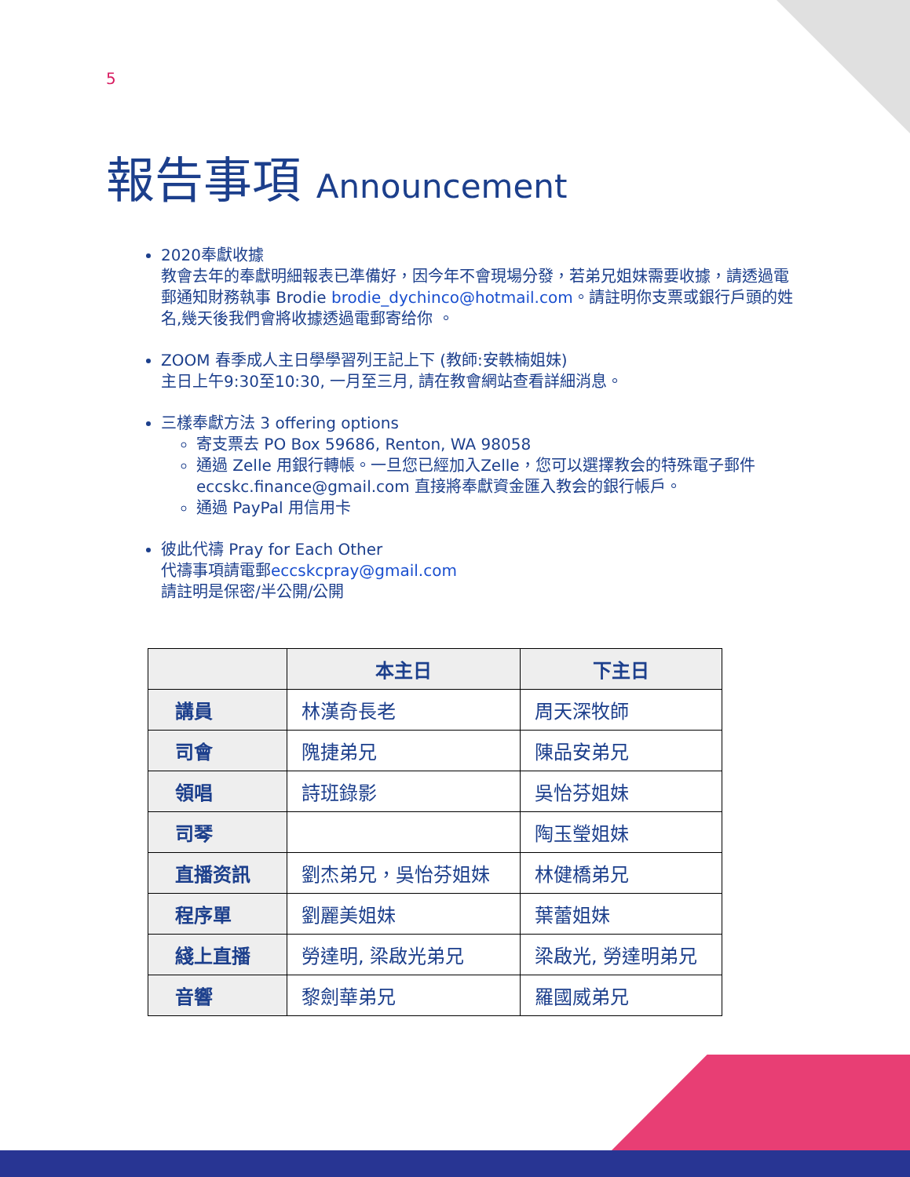5
報告事項 Announcement
2020奉獻收據
教會去年的奉獻明細報表已準備好，因今年不會現場分發，若弟兄姐妹需要收據，請透過電郵通知財務執事 Brodie brodie_dychinco@hotmail.com。請註明你支票或銀行戶頭的姓名,幾天後我們會將收據透過電郵寄给你 。
ZOOM 春季成人主日學學習列王記上下 (教師:安軼楠姐妹)
主日上午9:30至10:30, 一月至三月, 請在教會網站查看詳細消息。
三樣奉獻方法 3 offering options
寄支票去 PO Box 59686, Renton, WA 98058
通過 Zelle 用銀行轉帳。一旦您已經加入Zelle，您可以選擇教会的特殊電子郵件eccskc.finance@gmail.com 直接將奉獻資金匯入教会的銀行帳戶。
通過 PayPal 用信用卡
彼此代禱 Pray for Each Other
代禱事項請電郵eccskcpray@gmail.com
請註明是保密/半公開/公開
| | 本主日 | 下主日 |
| --- | --- | --- |
| 講員 | 林漢奇長老 | 周天深牧師 |
| 司會 | 隗捷弟兄 | 陳品安弟兄 |
| 領唱 | 詩班錄影 | 吳怡芬姐妹 |
| 司琴 | | 陶玉瑩姐妹 |
| 直播资訊 | 劉杰弟兄，吳怡芬姐妹 | 林健橋弟兄 |
| 程序單 | 劉麗美姐妹 | 葉蕾姐妹 |
| 綫上直播 | 勞達明, 梁啟光弟兄 | 梁啟光, 勞達明弟兄 |
| 音響 | 黎劍華弟兄 | 羅國威弟兄 |